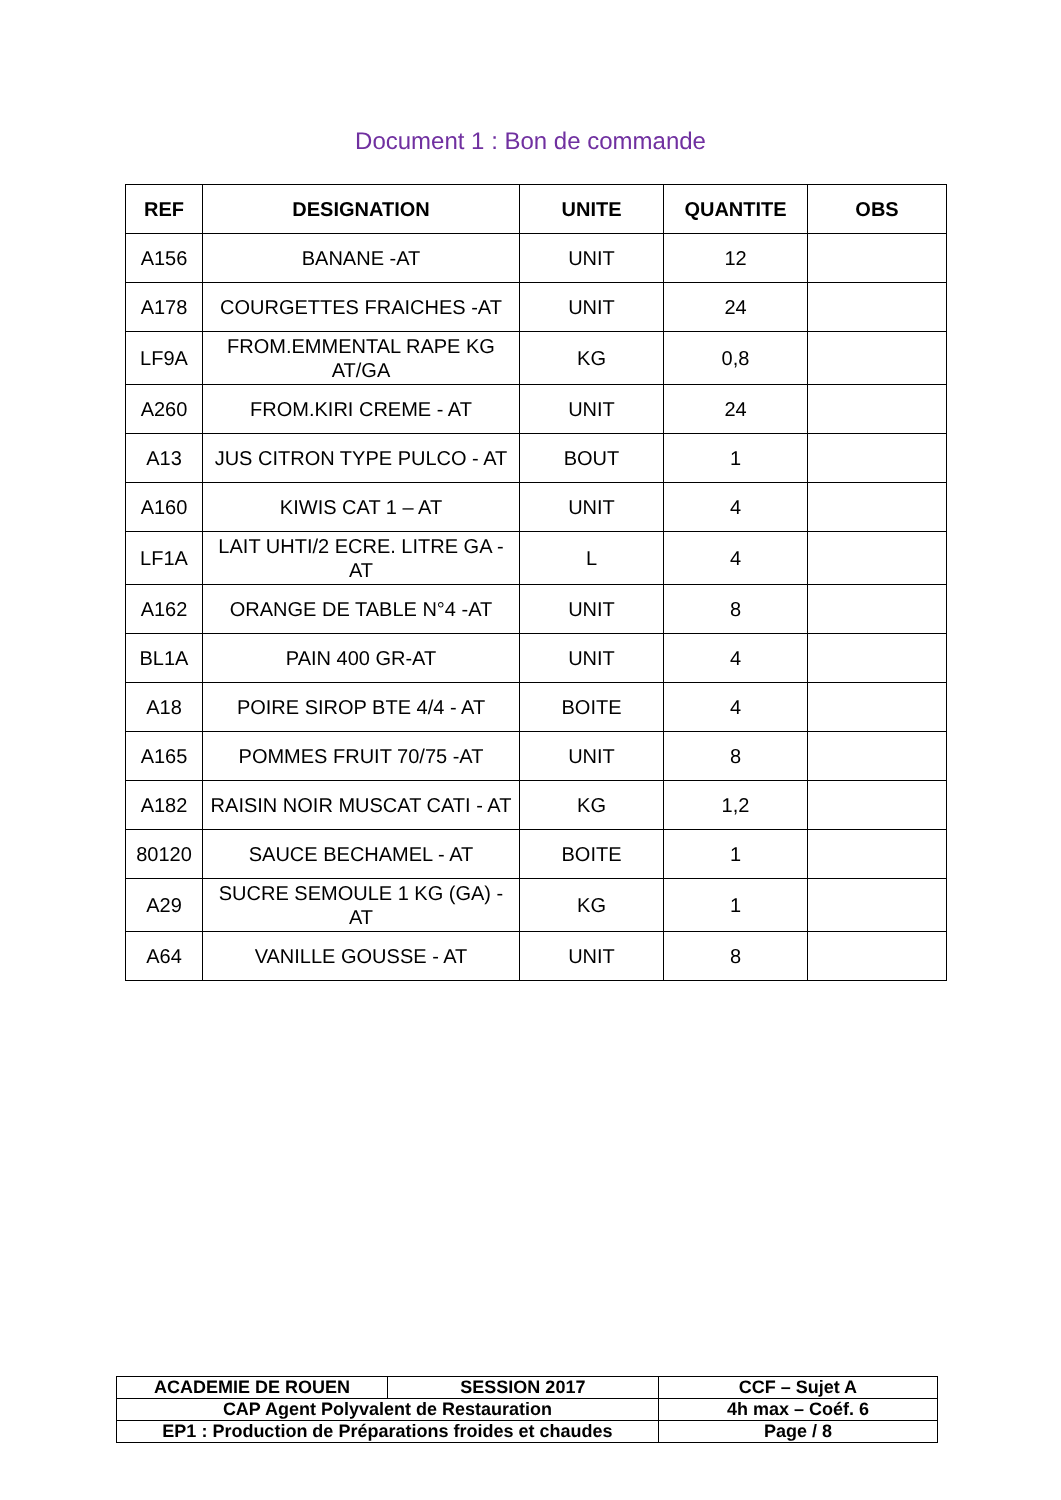Document 1 : Bon de commande
| REF | DESIGNATION | UNITE | QUANTITE | OBS |
| --- | --- | --- | --- | --- |
| A156 | BANANE -AT | UNIT | 12 | |
| A178 | COURGETTES FRAICHES -AT | UNIT | 24 | |
| LF9A | FROM.EMMENTAL RAPE KG AT/GA | KG | 0,8 | |
| A260 | FROM.KIRI CREME - AT | UNIT | 24 | |
| A13 | JUS CITRON TYPE PULCO - AT | BOUT | 1 | |
| A160 | KIWIS CAT 1 – AT | UNIT | 4 | |
| LF1A | LAIT UHTI/2 ECRE. LITRE GA -AT | L | 4 | |
| A162 | ORANGE DE TABLE N°4 -AT | UNIT | 8 | |
| BL1A | PAIN 400 GR-AT | UNIT | 4 | |
| A18 | POIRE SIROP BTE 4/4 - AT | BOITE | 4 | |
| A165 | POMMES FRUIT 70/75 -AT | UNIT | 8 | |
| A182 | RAISIN NOIR MUSCAT CATI - AT | KG | 1,2 | |
| 80120 | SAUCE BECHAMEL - AT | BOITE | 1 | |
| A29 | SUCRE SEMOULE 1 KG (GA) - AT | KG | 1 | |
| A64 | VANILLE GOUSSE - AT | UNIT | 8 | |
| ACADEMIE DE ROUEN | SESSION 2017 | CCF – Sujet A |
| CAP Agent Polyvalent de Restauration | | 4h max – Coéf. 6 |
| EP1 : Production de Préparations froides et chaudes | | Page / 8 |